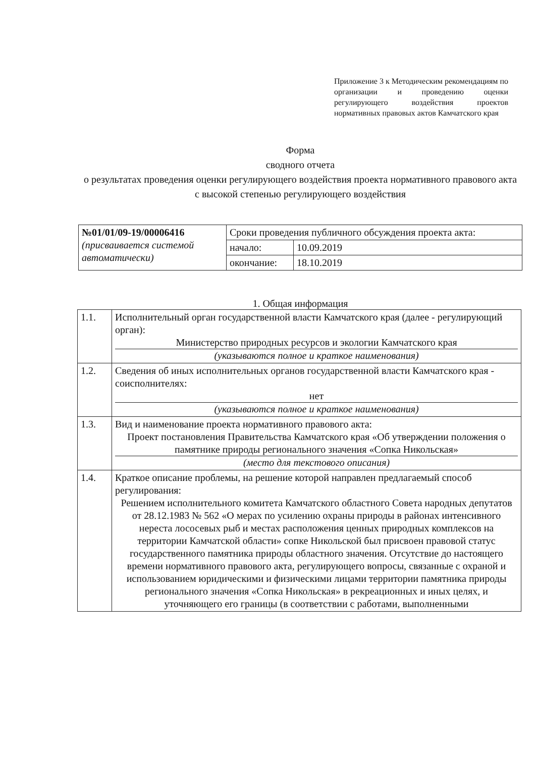Приложение 3 к Методическим рекомендациям по организации и проведению оценки регулирующего воздействия проектов нормативных правовых актов Камчатского края
Форма
сводного отчета
о результатах проведения оценки регулирующего воздействия проекта нормативного правового акта
с высокой степенью регулирующего воздействия
| №01/01/09-19/00006416 (присваивается системой автоматически) | Сроки проведения публичного обсуждения проекта акта: | |
| | начало: | 10.09.2019 |
| | окончание: | 18.10.2019 |
1. Общая информация
| 1.1. | Исполнительный орган государственной власти Камчатского края (далее - регулирующий орган): Министерство природных ресурсов и экологии Камчатского края (указываются полное и краткое наименования) |
| 1.2. | Сведения об иных исполнительных органов государственной власти Камчатского края - соисполнителях: нет (указываются полное и краткое наименования) |
| 1.3. | Вид и наименование проекта нормативного правового акта: Проект постановления Правительства Камчатского края «Об утверждении положения о памятнике природы регионального значения «Сопка Никольская» (место для текстового описания) |
| 1.4. | Краткое описание проблемы, на решение которой направлен предлагаемый способ регулирования: Решением исполнительного комитета Камчатского областного Совета народных депутатов от 28.12.1983 № 562 «О мерах по усилению охраны природы в районах интенсивного нереста лососевых рыб и местах расположения ценных природных комплексов на территории Камчатской области» сопке Никольской был присвоен правовой статус государственного памятника природы областного значения. Отсутствие до настоящего времени нормативного правового акта, регулирующего вопросы, связанные с охраной и использованием юридическими и физическими лицами территории памятника природы регионального значения «Сопка Никольская» в рекреационных и иных целях, и уточняющего его границы (в соответствии с работами, выполненными |